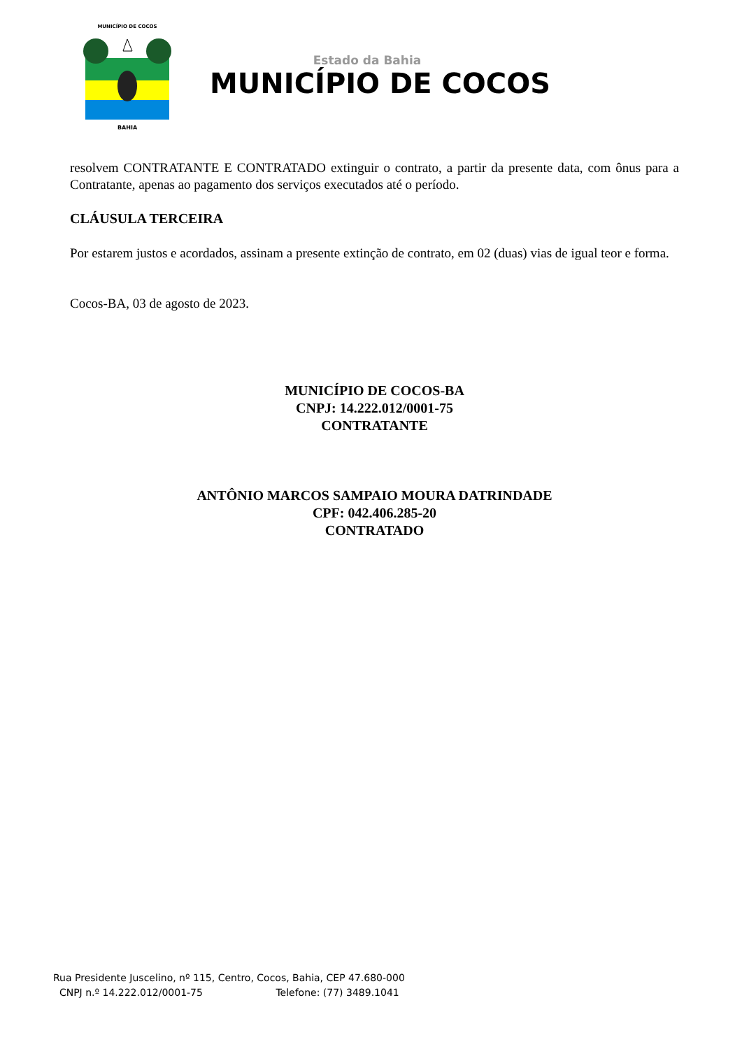BAHIA
MUNICÍPIO DE COCOS
Estado da Bahia
MUNICÍPIO DE COCOS
resolvem CONTRATANTE E CONTRATADO extinguir o contrato, a partir da presente data, com ônus para a Contratante, apenas ao pagamento dos serviços executados até o período.
CLÁUSULA TERCEIRA
Por estarem justos e acordados, assinam a presente extinção de contrato, em 02 (duas) vias de igual teor e forma.
Cocos-BA, 03 de agosto de 2023.
MUNICÍPIO DE COCOS-BA
CNPJ: 14.222.012/0001-75
CONTRATANTE
ANTÔNIO MARCOS SAMPAIO MOURA DATRINDADE
CPF: 042.406.285-20
CONTRATADO
Rua Presidente Juscelino, nº 115, Centro, Cocos, Bahia, CEP 47.680-000
CNPJ n.º 14.222.012/0001-75 Telefone: (77) 3489.1041